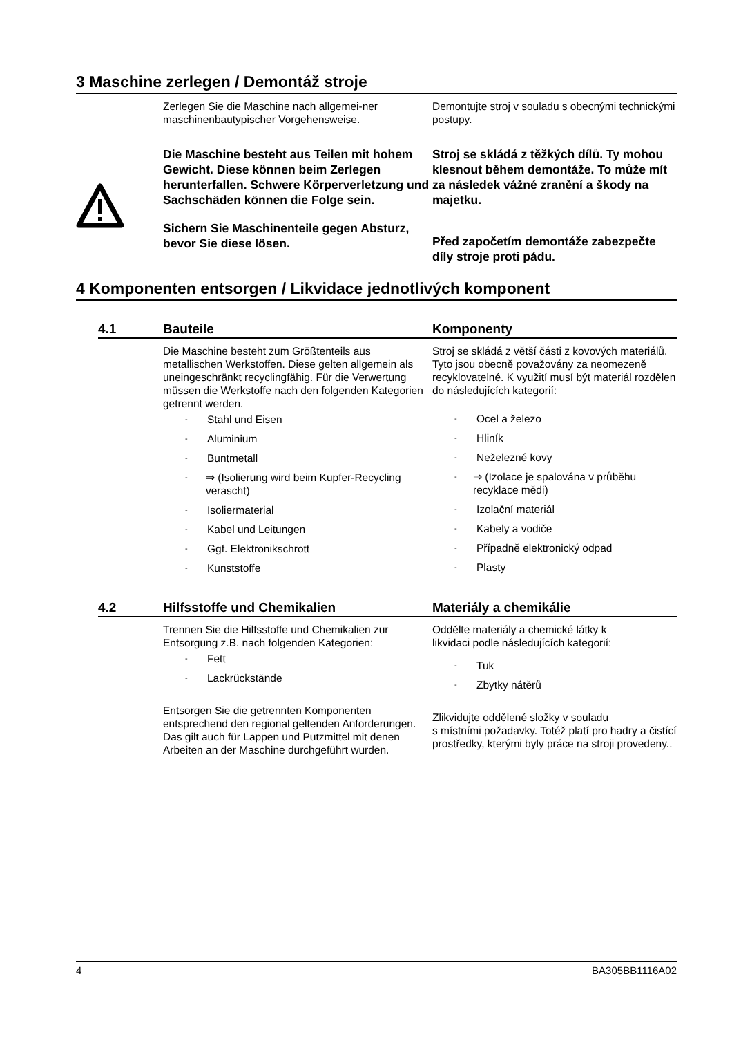3 Maschine zerlegen / Demontáž stroje
Zerlegen Sie die Maschine nach allgemei-ner maschinenbautypischer Vorgehensweise.
Demontujte stroj v souladu s obecnými technickými postupy.
Die Maschine besteht aus Teilen mit hohem Gewicht. Diese können beim Zerlegen herunterfallen. Schwere Körperverletzung und Sachschäden können die Folge sein.
Sichern Sie Maschinenteile gegen Absturz, bevor Sie diese lösen.
Stroj se skládá z těžkých dílů. Ty mohou klesnout během demontáže. To může mít za následek vážné zranění a škody na majetku.
Před započetím demontáže zabezpečte díly stroje proti pádu.
4 Komponenten entsorgen / Likvidace jednotlivých komponent
4.1 Bauteile Komponenty
Die Maschine besteht zum Größtenteils aus metallischen Werkstoffen. Diese gelten allgemein als uneingeschränkt recyclingfähig. Für die Verwertung müssen die Werkstoffe nach den folgenden Kategorien getrennt werden.
- Stahl und Eisen
- Aluminium
- Buntmetall
- ⇒ (Isolierung wird beim Kupfer-Recycling verascht)
- Isoliermaterial
- Kabel und Leitungen
- Ggf. Elektronikschrott
- Kunststoffe
Stroj se skládá z větší části z kovových materiálů. Tyto jsou obecně považovány za neomezeně recyklovatelné. K využití musí být materiál rozdělen do následujících kategorií:
- Ocel a železo
- Hliník
- Neželezné kovy
- ⇒ (Izolace je spalována v průběhu recyklace mědi)
- Izolační materiál
- Kabely a vodiče
- Případně elektronický odpad
- Plasty
4.2 Hilfsstoffe und Chemikalien Materiály a chemikálie
Trennen Sie die Hilfsstoffe und Chemikalien zur Entsorgung z.B. nach folgenden Kategorien:
- Fett
- Lackrückstände
Entsorgen Sie die getrennten Komponenten entsprechend den regional geltenden Anforderungen. Das gilt auch für Lappen und Putzmittel mit denen Arbeiten an der Maschine durchgeführt wurden.
Oddělte materiály a chemické látky k
likvidaci podle následujících kategorií:
- Tuk
- Zbytky nátěrů
Zlikvidujte oddělené složky v souladu
s místními požadavky. Totéž platí pro hadry a čistící prostředky, kterými byly práce na stroji provedeny..
4 BA305BB1116A02